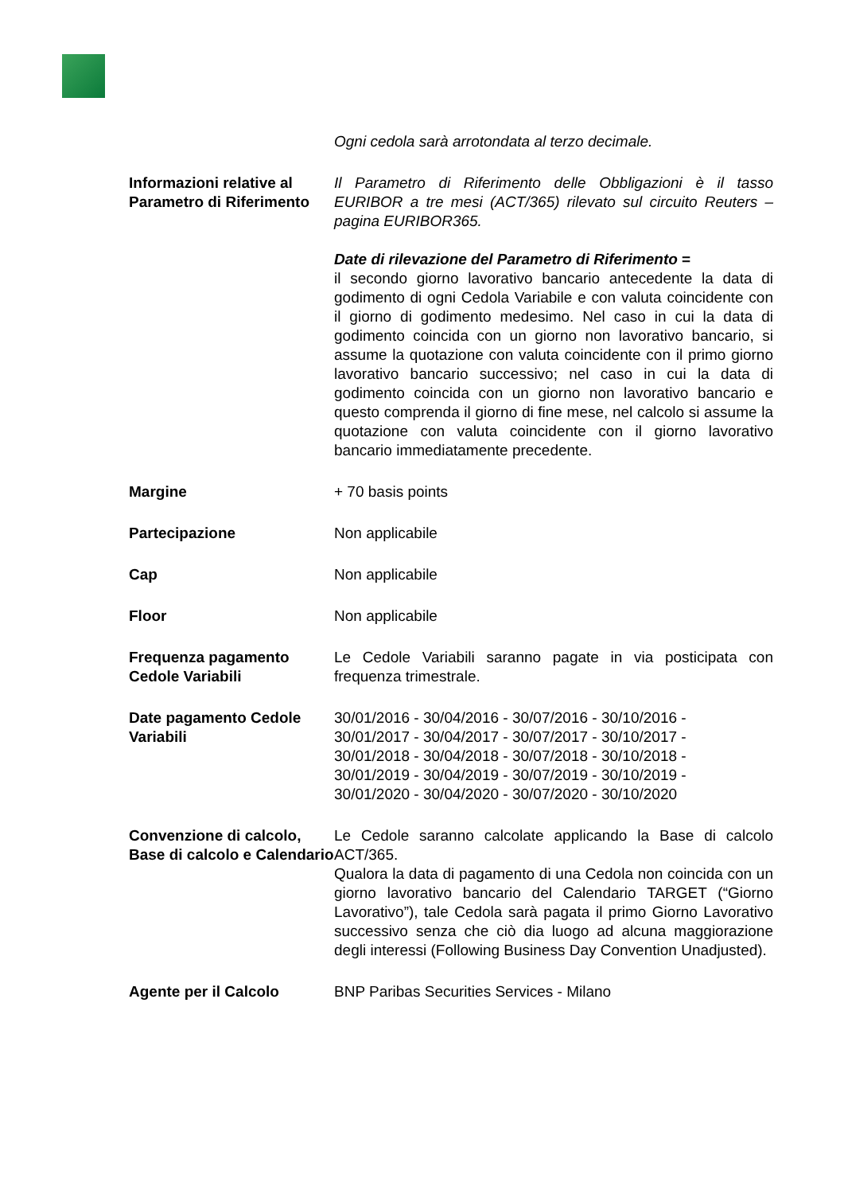| | Ogni cedola sarà arrotondata al terzo decimale. |
| Informazioni relative al Parametro di Riferimento | Il Parametro di Riferimento delle Obbligazioni è il tasso EURIBOR a tre mesi (ACT/365) rilevato sul circuito Reuters – pagina EURIBOR365. Date di rilevazione del Parametro di Riferimento = il secondo giorno lavorativo bancario antecedente la data di godimento di ogni Cedola Variabile e con valuta coincidente con il giorno di godimento medesimo. Nel caso in cui la data di godimento coincida con un giorno non lavorativo bancario, si assume la quotazione con valuta coincidente con il primo giorno lavorativo bancario successivo; nel caso in cui la data di godimento coincida con un giorno non lavorativo bancario e questo comprenda il giorno di fine mese, nel calcolo si assume la quotazione con valuta coincidente con il giorno lavorativo bancario immediatamente precedente. |
| Margine | + 70 basis points |
| Partecipazione | Non applicabile |
| Cap | Non applicabile |
| Floor | Non applicabile |
| Frequenza pagamento Cedole Variabili | Le Cedole Variabili saranno pagate in via posticipata con frequenza trimestrale. |
| Date pagamento Cedole Variabili | 30/01/2016 - 30/04/2016 - 30/07/2016 - 30/10/2016 - 30/01/2017 - 30/04/2017 - 30/07/2017 - 30/10/2017 - 30/01/2018 - 30/04/2018 - 30/07/2018 - 30/10/2018 - 30/01/2019 - 30/04/2019 - 30/07/2019 - 30/10/2019 - 30/01/2020 - 30/04/2020 - 30/07/2020 - 30/10/2020 |
| Convenzione di calcolo, Base di calcolo e Calendario | Le Cedole saranno calcolate applicando la Base di calcolo ACT/365. Qualora la data di pagamento di una Cedola non coincida con un giorno lavorativo bancario del Calendario TARGET (“Giorno Lavorativo”), tale Cedola sarà pagata il primo Giorno Lavorativo successivo senza che ciò dia luogo ad alcuna maggiorazione degli interessi (Following Business Day Convention Unadjusted). |
| Agente per il Calcolo | BNP Paribas Securities Services - Milano |